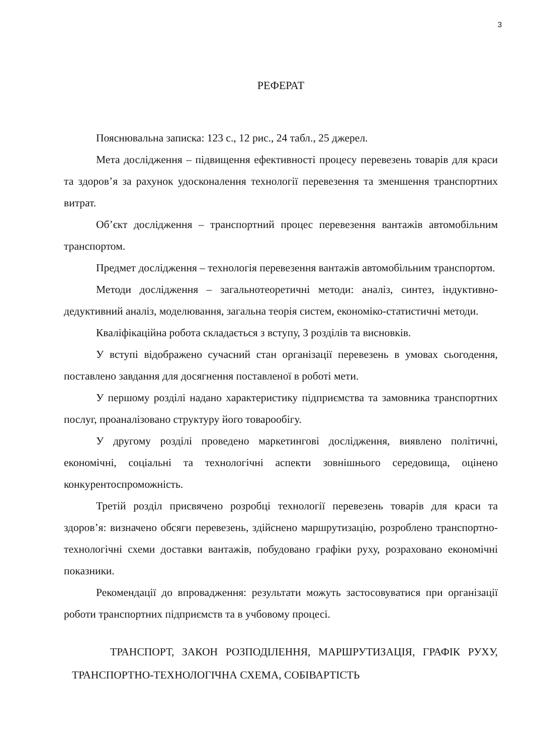3
РЕФЕРАТ
Пояснювальна записка: 123 с., 12 рис., 24 табл., 25 джерел.
Мета дослідження – підвищення ефективності процесу перевезень товарів для краси та здоров’я за рахунок удосконалення технології перевезення та зменшення транспортних витрат.
Об’єкт дослідження – транспортний процес перевезення вантажів автомобільним транспортом.
Предмет дослідження – технологія перевезення вантажів автомобільним транспортом.
Методи дослідження – загальнотеоретичні методи: аналіз, синтез, індуктивно-дедуктивний аналіз, моделювання, загальна теорія систем, економіко-статистичні методи.
Кваліфікаційна робота складається з вступу, 3 розділів та висновків.
У вступі відображено сучасний стан організації перевезень в умовах сьогодення, поставлено завдання для досягнення поставленої в роботі мети.
У першому розділі надано характеристику підприємства та замовника транспортних послуг, проаналізовано структуру його товарообігу.
У другому розділі проведено маркетингові дослідження, виявлено політичні, економічні, соціальні та технологічні аспекти зовнішнього середовища, оцінено конкурентоспроможність.
Третій розділ присвячено розробці технології перевезень товарів для краси та здоров’я: визначено обсяги перевезень, здійснено маршрутизацію, розроблено транспортно-технологічні схеми доставки вантажів, побудовано графіки руху, розраховано економічні показники.
Рекомендації до впровадження: результати можуть застосовуватися при організації роботи транспортних підприємств та в учбовому процесі.
ТРАНСПОРТ, ЗАКОН РОЗПОДІЛЕННЯ, МАРШРУТИЗАЦІЯ, ГРАФІК РУХУ, ТРАНСПОРТНО-ТЕХНОЛОГІЧНА СХЕМА, СОБІВАРТІСТЬ